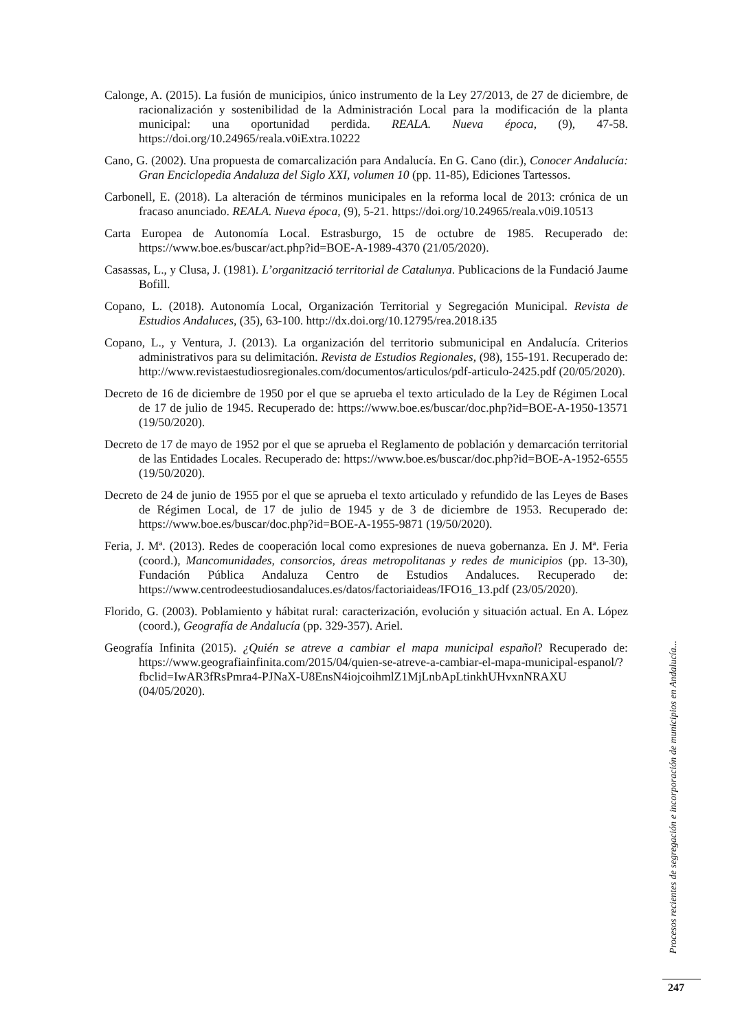Calonge, A. (2015). La fusión de municipios, único instrumento de la Ley 27/2013, de 27 de diciembre, de racionalización y sostenibilidad de la Administración Local para la modificación de la planta municipal: una oportunidad perdida. REALA. Nueva época, (9), 47-58. https://doi.org/10.24965/reala.v0iExtra.10222
Cano, G. (2002). Una propuesta de comarcalización para Andalucía. En G. Cano (dir.), Conocer Andalucía: Gran Enciclopedia Andaluza del Siglo XXI, volumen 10 (pp. 11-85), Ediciones Tartessos.
Carbonell, E. (2018). La alteración de términos municipales en la reforma local de 2013: crónica de un fracaso anunciado. REALA. Nueva época, (9), 5-21. https://doi.org/10.24965/reala.v0i9.10513
Carta Europea de Autonomía Local. Estrasburgo, 15 de octubre de 1985. Recuperado de: https://www.boe.es/buscar/act.php?id=BOE-A-1989-4370 (21/05/2020).
Casassas, L., y Clusa, J. (1981). L’organització territorial de Catalunya. Publicacions de la Fundació Jaume Bofill.
Copano, L. (2018). Autonomía Local, Organización Territorial y Segregación Municipal. Revista de Estudios Andaluces, (35), 63-100. http://dx.doi.org/10.12795/rea.2018.i35
Copano, L., y Ventura, J. (2013). La organización del territorio submunicipal en Andalucía. Criterios administrativos para su delimitación. Revista de Estudios Regionales, (98), 155-191. Recuperado de: http://www.revistaestudiosregionales.com/documentos/articulos/pdf-articulo-2425.pdf (20/05/2020).
Decreto de 16 de diciembre de 1950 por el que se aprueba el texto articulado de la Ley de Régimen Local de 17 de julio de 1945. Recuperado de: https://www.boe.es/buscar/doc.php?id=BOE-A-1950-13571 (19/50/2020).
Decreto de 17 de mayo de 1952 por el que se aprueba el Reglamento de población y demarcación territorial de las Entidades Locales. Recuperado de: https://www.boe.es/buscar/doc.php?id=BOE-A-1952-6555 (19/50/2020).
Decreto de 24 de junio de 1955 por el que se aprueba el texto articulado y refundido de las Leyes de Bases de Régimen Local, de 17 de julio de 1945 y de 3 de diciembre de 1953. Recuperado de: https://www.boe.es/buscar/doc.php?id=BOE-A-1955-9871 (19/50/2020).
Feria, J. Mª. (2013). Redes de cooperación local como expresiones de nueva gobernanza. En J. Mª. Feria (coord.), Mancomunidades, consorcios, áreas metropolitanas y redes de municipios (pp. 13-30), Fundación Pública Andaluza Centro de Estudios Andaluces. Recuperado de: https://www.centrodeestudiosandaluces.es/datos/factoriaideas/IFO16_13.pdf (23/05/2020).
Florido, G. (2003). Poblamiento y hábitat rural: caracterización, evolución y situación actual. En A. López (coord.), Geografía de Andalucía (pp. 329-357). Ariel.
Geografía Infinita (2015). ¿Quién se atreve a cambiar el mapa municipal español? Recuperado de: https://www.geografiainfinita.com/2015/04/quien-se-atreve-a-cambiar-el-mapa-municipal-espanol/?fbclid=IwAR3fRsPmra4-PJNaX-U8EnsN4iojcoihmlZ1MjLnbApLtinkhUHvxnNRAXU (04/05/2020).
Procesos recientes de segregación e incorporación de municipios en Andalucía...
247